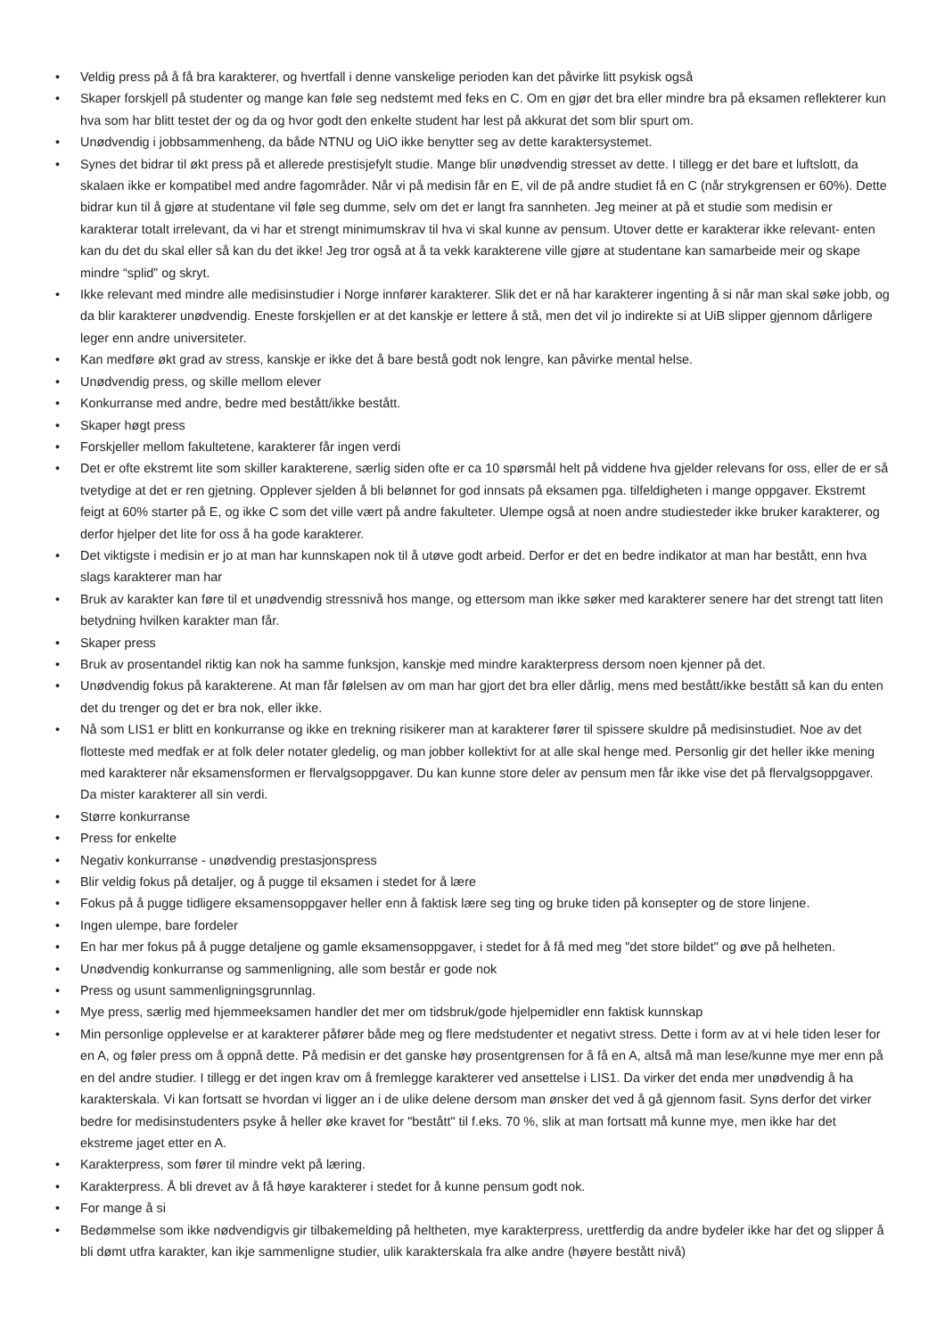• Veldig press på å få bra karakterer, og hvertfall i denne vanskelige perioden kan det påvirke litt psykisk også
• Skaper forskjell på studenter og mange kan føle seg nedstemt med feks en C. Om en gjør det bra eller mindre bra på eksamen reflekterer kun hva som har blitt testet der og da og hvor godt den enkelte student har lest på akkurat det som blir spurt om.
• Unødvendig i jobbsammenheng, da både NTNU og UiO ikke benytter seg av dette karaktersystemet.
• Synes det bidrar til økt press på et allerede prestisjefylt studie. Mange blir unødvendig stresset av dette. I tillegg er det bare et luftslott, da skalaen ikke er kompatibel med andre fagområder. Når vi på medisin får en E, vil de på andre studiet få en C (når strykgrensen er 60%). Dette bidrar kun til å gjøre at studentane vil føle seg dumme, selv om det er langt fra sannheten. Jeg meiner at på et studie som medisin er karakterar totalt irrelevant, da vi har et strengt minimumskrav til hva vi skal kunne av pensum. Utover dette er karakterar ikke relevant- enten kan du det du skal eller så kan du det ikke! Jeg tror også at å ta vekk karakterene ville gjøre at studentane kan samarbeide meir og skape mindre “splid” og skryt.
• Ikke relevant med mindre alle medisinstudier i Norge innfører karakterer. Slik det er nå har karakterer ingenting å si når man skal søke jobb, og da blir karakterer unødvendig. Eneste forskjellen er at det kanskje er lettere å stå, men det vil jo indirekte si at UiB slipper gjennom dårligere leger enn andre universiteter.
• Kan medføre økt grad av stress, kanskje er ikke det å bare bestå godt nok lengre, kan påvirke mental helse.
• Unødvendig press, og skille mellom elever
• Konkurranse med andre, bedre med bestått/ikke bestått.
• Skaper høgt press
• Forskjeller mellom fakultetene, karakterer får ingen verdi
• Det er ofte ekstremt lite som skiller karakterene, særlig siden ofte er ca 10 spørsmål helt på viddene hva gjelder relevans for oss, eller de er så tvetydige at det er ren gjetning. Opplever sjelden å bli belønnet for god innsats på eksamen pga. tilfeldigheten i mange oppgaver. Ekstremt feigt at 60% starter på E, og ikke C som det ville vært på andre fakulteter. Ulempe også at noen andre studiesteder ikke bruker karakterer, og derfor hjelper det lite for oss å ha gode karakterer.
• Det viktigste i medisin er jo at man har kunnskapen nok til å utøve godt arbeid. Derfor er det en bedre indikator at man har bestått, enn hva slags karakterer man har
• Bruk av karakter kan føre til et unødvendig stressnivå hos mange, og ettersom man ikke søker med karakterer senere har det strengt tatt liten betydning hvilken karakter man får.
• Skaper press
• Bruk av prosentandel riktig kan nok ha samme funksjon, kanskje med mindre karakterpress dersom noen kjenner på det.
• Unødvendig fokus på karakterene. At man får følelsen av om man har gjort det bra eller dårlig, mens med bestått/ikke bestått så kan du enten det du trenger og det er bra nok, eller ikke.
• Nå som LIS1 er blitt en konkurranse og ikke en trekning risikerer man at karakterer fører til spissere skuldre på medisinstudiet. Noe av det flotteste med medfak er at folk deler notater gledelig, og man jobber kollektivt for at alle skal henge med. Personlig gir det heller ikke mening med karakterer når eksamensformen er flervalgsoppgaver. Du kan kunne store deler av pensum men får ikke vise det på flervalgsoppgaver. Da mister karakterer all sin verdi.
• Større konkurranse
• Press for enkelte
• Negativ konkurranse - unødvendig prestasjonspress
• Blir veldig fokus på detaljer, og å pugge til eksamen i stedet for å lære
• Fokus på å pugge tidligere eksamensoppgaver heller enn å faktisk lære seg ting og bruke tiden på konsepter og de store linjene.
• Ingen ulempe, bare fordeler
• En har mer fokus på å pugge detaljene og gamle eksamensoppgaver, i stedet for å få med meg "det store bildet" og øve på helheten.
• Unødvendig konkurranse og sammenligning, alle som består er gode nok
• Press og usunt sammenligningsgrunnlag.
• Mye press, særlig med hjemmeeksamen handler det mer om tidsbruk/gode hjelpemidler enn faktisk kunnskap
• Min personlige opplevelse er at karakterer påfører både meg og flere medstudenter et negativt stress. Dette i form av at vi hele tiden leser for en A, og føler press om å oppnå dette. På medisin er det ganske høy prosentgrensen for å få en A, altså må man lese/kunne mye mer enn på en del andre studier. I tillegg er det ingen krav om å fremlegge karakterer ved ansettelse i LIS1. Da virker det enda mer unødvendig å ha karakterskala. Vi kan fortsatt se hvordan vi ligger an i de ulike delene dersom man ønsker det ved å gå gjennom fasit. Syns derfor det virker bedre for medisinstudenters psyke å heller øke kravet for "bestått" til f.eks. 70 %, slik at man fortsatt må kunne mye, men ikke har det ekstreme jaget etter en A.
• Karakterpress, som fører til mindre vekt på læring.
• Karakterpress. Å bli drevet av å få høye karakterer i stedet for å kunne pensum godt nok.
• For mange å si
• Bedømmelse som ikke nødvendigvis gir tilbakemelding på heltheten, mye karakterpress, urettferdig da andre bydeler ikke har det og slipper å bli dømt utfra karakter, kan ikje sammenligne studier, ulik karakterskala fra alke andre (høyere bestått nivå)